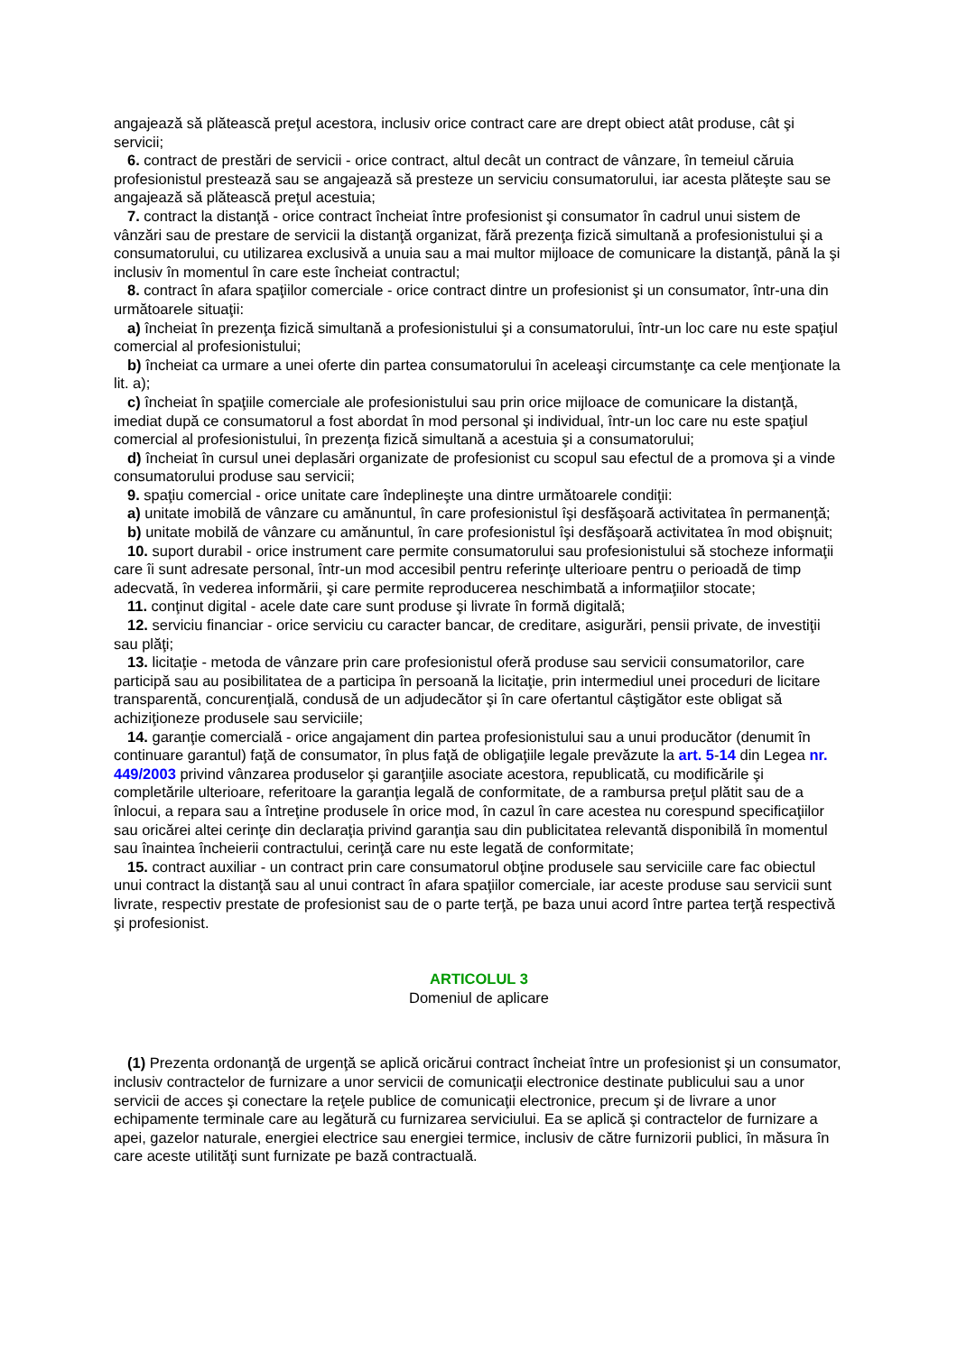angajează să plătească preţul acestora, inclusiv orice contract care are drept obiect atât produse, cât şi servicii;
6. contract de prestări de servicii - orice contract, altul decât un contract de vânzare, în temeiul căruia profesionistul prestează sau se angajează să presteze un serviciu consumatorului, iar acesta plăteşte sau se angajează să plătească preţul acestuia;
7. contract la distanţă - orice contract încheiat între profesionist şi consumator în cadrul unui sistem de vânzări sau de prestare de servicii la distanţă organizat, fără prezenţa fizică simultană a profesionistului şi a consumatorului, cu utilizarea exclusivă a unuia sau a mai multor mijloace de comunicare la distanţă, până la şi inclusiv în momentul în care este încheiat contractul;
8. contract în afara spaţiilor comerciale - orice contract dintre un profesionist şi un consumator, într-una din următoarele situaţii:
a) încheiat în prezenţa fizică simultană a profesionistului şi a consumatorului, într-un loc care nu este spaţiul comercial al profesionistului;
b) încheiat ca urmare a unei oferte din partea consumatorului în aceleaşi circumstanţe ca cele menţionate la lit. a);
c) încheiat în spaţiile comerciale ale profesionistului sau prin orice mijloace de comunicare la distanţă, imediat după ce consumatorul a fost abordat în mod personal şi individual, într-un loc care nu este spaţiul comercial al profesionistului, în prezenţa fizică simultană a acestuia şi a consumatorului;
d) încheiat în cursul unei deplasări organizate de profesionist cu scopul sau efectul de a promova şi a vinde consumatorului produse sau servicii;
9. spaţiu comercial - orice unitate care îndeplineşte una dintre următoarele condiţii:
a) unitate imobilă de vânzare cu amănuntul, în care profesionistul îşi desfăşoară activitatea în permanenţă;
b) unitate mobilă de vânzare cu amănuntul, în care profesionistul îşi desfăşoară activitatea în mod obişnuit;
10. suport durabil - orice instrument care permite consumatorului sau profesionistului să stocheze informaţii care îi sunt adresate personal, într-un mod accesibil pentru referinţe ulterioare pentru o perioadă de timp adecvată, în vederea informării, şi care permite reproducerea neschimbată a informaţiilor stocate;
11. conţinut digital - acele date care sunt produse şi livrate în formă digitală;
12. serviciu financiar - orice serviciu cu caracter bancar, de creditare, asigurări, pensii private, de investiţii sau plăţi;
13. licitaţie - metoda de vânzare prin care profesionistul oferă produse sau servicii consumatorilor, care participă sau au posibilitatea de a participa în persoană la licitaţie, prin intermediul unei proceduri de licitare transparentă, concurenţială, condusă de un adjudecător şi în care ofertantul câştigător este obligat să achiziţioneze produsele sau serviciile;
14. garanţie comercială - orice angajament din partea profesionistului sau a unui producător (denumit în continuare garantul) faţă de consumator, în plus faţă de obligaţiile legale prevăzute la art. 5-14 din Legea nr. 449/2003 privind vânzarea produselor şi garanţiile asociate acestora, republicată, cu modificările şi completările ulterioare, referitoare la garanţia legală de conformitate, de a rambursa preţul plătit sau de a înlocui, a repara sau a întreţine produsele în orice mod, în cazul în care acestea nu corespund specificaţiilor sau oricărei altei cerinţe din declaraţia privind garanţia sau din publicitatea relevantă disponibilă în momentul sau înaintea încheierii contractului, cerinţă care nu este legată de conformitate;
15. contract auxiliar - un contract prin care consumatorul obţine produsele sau serviciile care fac obiectul unui contract la distanţă sau al unui contract în afara spaţiilor comerciale, iar aceste produse sau servicii sunt livrate, respectiv prestate de profesionist sau de o parte terţă, pe baza unui acord între partea terţă respectivă şi profesionist.
ARTICOLUL 3
Domeniul de aplicare
(1) Prezenta ordonanţă de urgenţă se aplică oricărui contract încheiat între un profesionist şi un consumator, inclusiv contractelor de furnizare a unor servicii de comunicaţii electronice destinate publicului sau a unor servicii de acces şi conectare la reţele publice de comunicaţii electronice, precum şi de livrare a unor echipamente terminale care au legătură cu furnizarea serviciului. Ea se aplică şi contractelor de furnizare a apei, gazelor naturale, energiei electrice sau energiei termice, inclusiv de către furnizorii publici, în măsura în care aceste utilităţi sunt furnizate pe bază contractuală.